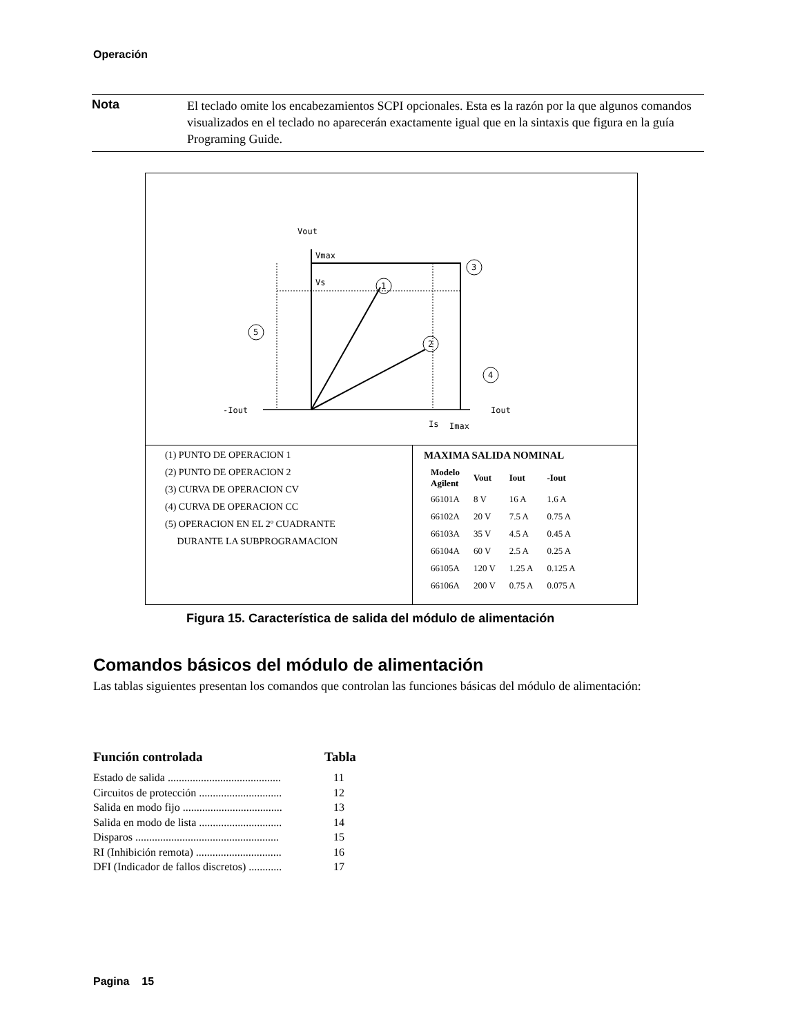Operación
Nota
El teclado omite los encabezamientos SCPI opcionales. Esta es la razón por la que algunos comandos visualizados en el teclado no aparecerán exactamente igual que en la sintaxis que figura en la guía Programing Guide.
Vout
Vmax
Vs
-Iout
Iout
Is
Imax
1
2
3
4
5
(1) PUNTO DE OPERACION 1
(2) PUNTO DE OPERACION 2
(3) CURVA DE OPERACION CV
(4) CURVA DE OPERACION CC
(5) OPERACION EN EL 2º CUADRANTE
DURANTE LA SUBPROGRAMACION
MAXIMA SALIDA NOMINAL
| Modelo Agilent | Vout | Iout | -Iout |
| --- | --- | --- | --- |
| 66101A | 8 V | 16 A | 1.6 A |
| 66102A | 20 V | 7.5 A | 0.75 A |
| 66103A | 35 V | 4.5 A | 0.45 A |
| 66104A | 60 V | 2.5 A | 0.25 A |
| 66105A | 120 V | 1.25 A | 0.125 A |
| 66106A | 200 V | 0.75 A | 0.075 A |
Figura 15. Característica de salida del módulo de alimentación
Comandos básicos del módulo de alimentación
Las tablas siguientes presentan los comandos que controlan las funciones básicas del módulo de alimentación:
Función controlada Tabla
Estado de salida ......................................... 11
Circuitos de protección .............................. 12
Salida en modo fijo .................................... 13
Salida en modo de lista .............................. 14
Disparos .................................................... 15
RI (Inhibición remota) ............................... 16
DFI (Indicador de fallos discretos) ............ 17
Pagina 15